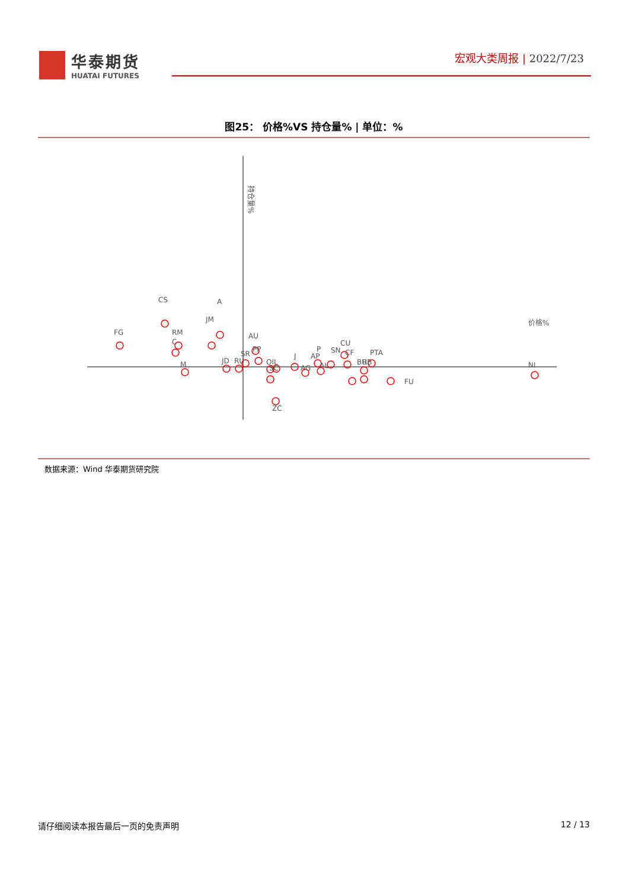华泰期货
HUATAI FUTURES
宏观大类周报 | 2022/7/23
图25： 价格%VS 持仓量% | 单位：%
持仓量%
价格%
FG
CS
RM
C
M
A
JM
JD
RU
SR
AU
PP
OIL
SC
ZC
J
AG
AP
P
AL
SN
CU
CF
BU
RB
PTA
FU
NI
数据来源：Wind 华泰期货研究院
请仔细阅读本报告最后一页的免责声明 12 / 13